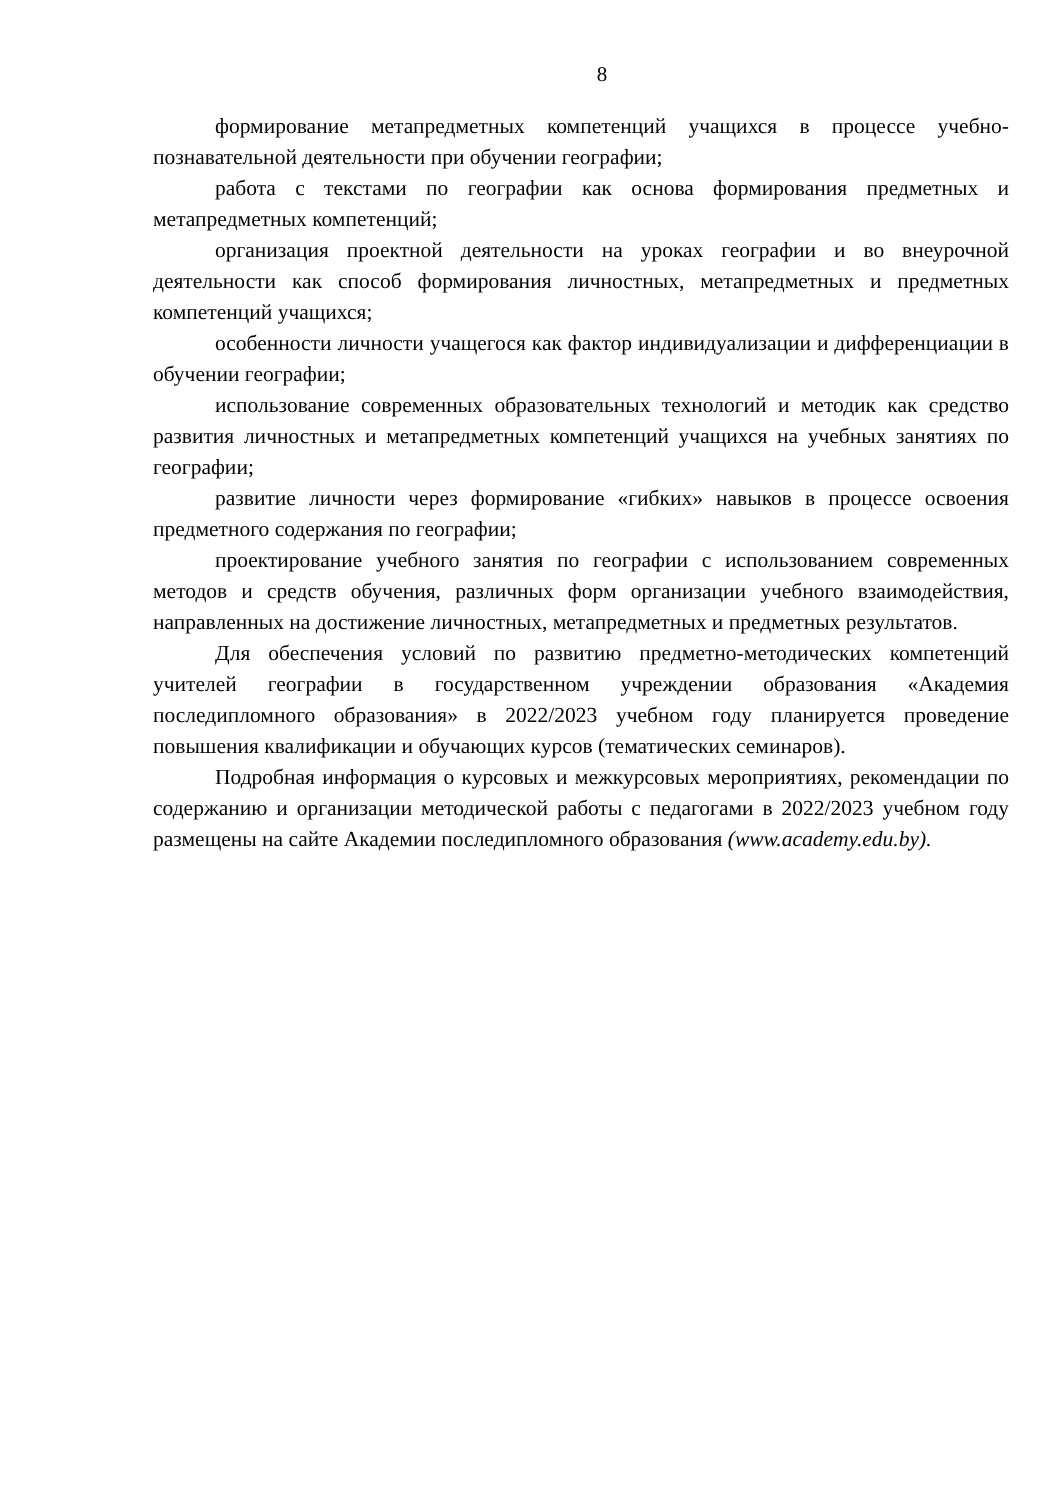8
формирование метапредметных компетенций учащихся в процессе учебно-познавательной деятельности при обучении географии;
работа с текстами по географии как основа формирования предметных и метапредметных компетенций;
организация проектной деятельности на уроках географии и во внеурочной деятельности как способ формирования личностных, метапредметных и предметных компетенций учащихся;
особенности личности учащегося как фактор индивидуализации и дифференциации в обучении географии;
использование современных образовательных технологий и методик как средство развития личностных и метапредметных компетенций учащихся на учебных занятиях по географии;
развитие личности через формирование «гибких» навыков в процессе освоения предметного содержания по географии;
проектирование учебного занятия по географии с использованием современных методов и средств обучения, различных форм организации учебного взаимодействия, направленных на достижение личностных, метапредметных и предметных результатов.
Для обеспечения условий по развитию предметно-методических компетенций учителей географии в государственном учреждении образования «Академия последипломного образования» в 2022/2023 учебном году планируется проведение повышения квалификации и обучающих курсов (тематических семинаров).
Подробная информация о курсовых и межкурсовых мероприятиях, рекомендации по содержанию и организации методической работы с педагогами в 2022/2023 учебном году размещены на сайте Академии последипломного образования (www.academy.edu.by).